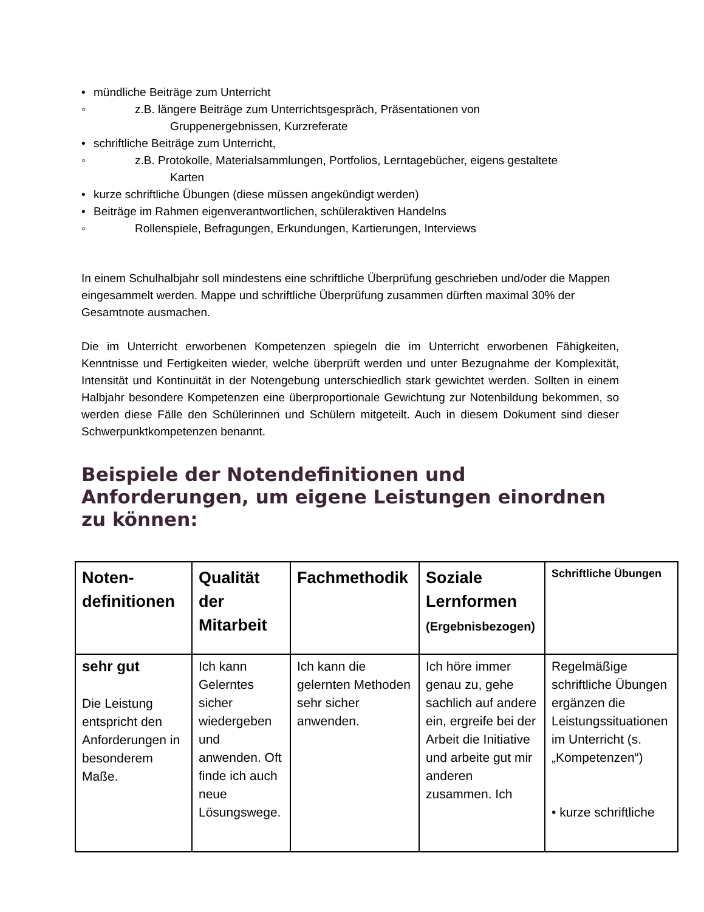• mündliche Beiträge zum Unterricht
◦ z.B. längere Beiträge zum Unterrichtsgespräch, Präsentationen von
Gruppenergebnissen, Kurzreferate
• schriftliche Beiträge zum Unterricht,
◦ z.B. Protokolle, Materialsammlungen, Portfolios, Lerntagebücher, eigens gestaltete
Karten
• kurze schriftliche Übungen (diese müssen angekündigt werden)
• Beiträge im Rahmen eigenverantwortlichen, schüleraktiven Handelns
◦ Rollenspiele, Befragungen, Erkundungen, Kartierungen, Interviews
In einem Schulhalbjahr soll mindestens eine schriftliche Überprüfung geschrieben und/oder die Mappen eingesammelt werden. Mappe und schriftliche Überprüfung zusammen dürften maximal 30% der Gesamtnote ausmachen.
Die im Unterricht erworbenen Kompetenzen spiegeln die im Unterricht erworbenen Fähigkeiten, Kenntnisse und Fertigkeiten wieder, welche überprüft werden und unter Bezugnahme der Komplexität, Intensität und Kontinuität in der Notengebung unterschiedlich stark gewichtet werden. Sollten in einem Halbjahr besondere Kompetenzen eine überproportionale Gewichtung zur Notenbildung bekommen, so werden diese Fälle den Schülerinnen und Schülern mitgeteilt. Auch in diesem Dokument sind dieser Schwerpunktkompetenzen benannt.
Beispiele der Notendefinitionen und Anforderungen, um eigene Leistungen einordnen zu können:
| Noten- definitionen | Qualität der Mitarbeit | Fachmethodik | Soziale Lernformen (Ergebnisbezogen) | Schriftliche Übungen |
| sehr gut Die Leistung entspricht den Anforderungen in besonderem Maße. | Ich kann Gelerntes sicher wiedergeben und anwenden. Oft finde ich auch neue Lösungswege. | Ich kann die gelernten Methoden sehr sicher anwenden. | Ich höre immer genau zu, gehe sachlich auf andere ein, ergreife bei der Arbeit die Initiative und arbeite gut mir anderen zusammen. Ich | Regelmäßige schriftliche Übungen ergänzen die Leistungssituationen im Unterricht (s. „Kompetenzen“) • kurze schriftliche |